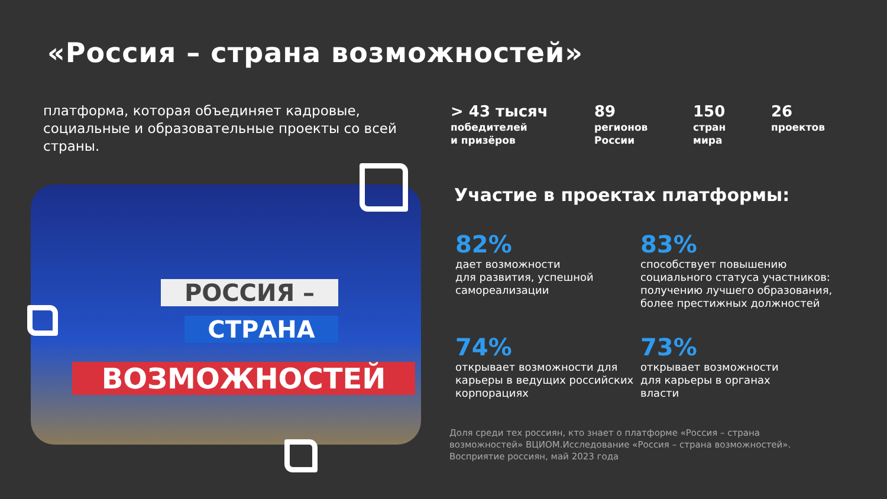«Россия – страна возможностей»
платформа, которая объединяет кадровые, социальные и образовательные проекты со всей страны.
> 43 тысяч
победителей
и призёров
89
регионов
России
150
стран
мира
26
проектов
РОССИЯ –
СТРАНА
ВОЗМОЖНОСТЕЙ
Участие в проектах платформы:
82%
дает возможности
для развития, успешной самореализации
83%
способствует повышению социального статуса участников: получению лучшего образования, более престижных должностей
74%
открывает возможности для карьеры в ведущих российских корпорациях
73%
открывает возможности
для карьеры в органах
власти
Доля среди тех россиян, кто знает о платформе «Россия – страна возможностей» ВЦИОМ.Исследование «Россия – страна возможностей». Восприятие россиян, май 2023 года